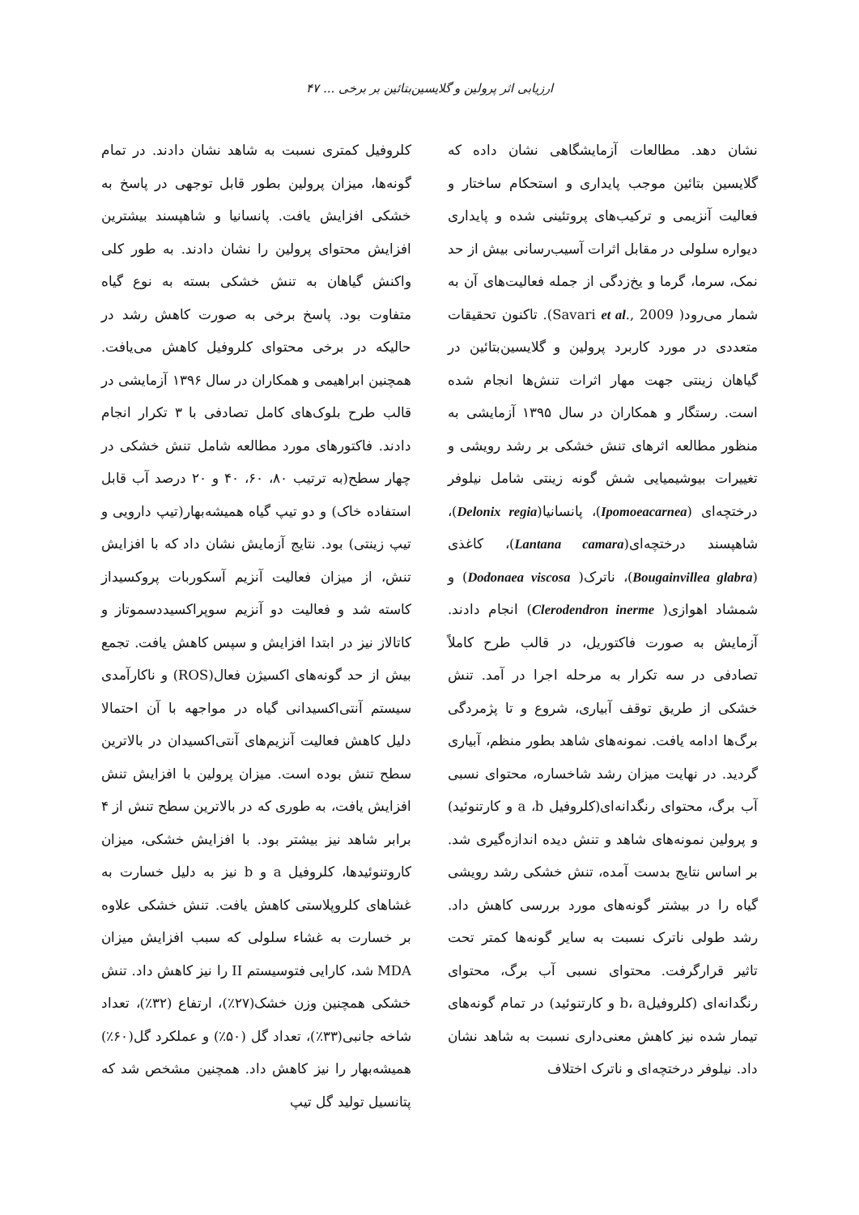ارزیابی اثر پرولین و گلایسین‌بتائین بر برخی ... ۴۷
نشان دهد. مطالعات آزمایشگاهی نشان داده که گلایسین بتائین موجب پایداری و استحکام ساختار و فعالیت آنزیمی و ترکیب‌های پروتئینی شده و پایداری دیواره سلولی در مقابل اثرات آسیب‌رسانی بیش از حد نمک، سرما، گرما و یخ‌زدگی از جمله فعالیت‌های آن به شمار می‌رود( Savari et al., 2009). تاکنون تحقیقات متعددی در مورد کاربرد پرولین و گلایسین‌بتائین در گیاهان زینتی جهت مهار اثرات تنش‌ها انجام شده است. رستگار و همکاران در سال ۱۳۹۵ آزمایشی به منظور مطالعه اثرهای تنش خشکی بر رشد رویشی و تغییرات بیوشیمیایی شش گونه زینتی شامل نیلوفر درختچه‌ای (Ipomoeacarnea)، پانسانیا(Delonix regia)، شاهپسند درختچه‌ای(Lantana camara)، کاغذی (Bougainvillea glabra)، ناترک( Dodonaea viscosa) و شمشاد اهوازی( Clerodendron inerme) انجام دادند. آزمایش به صورت فاکتوریل، در قالب طرح کاملاً تصادفی در سه تکرار به مرحله اجرا در آمد. تنش خشکی از طریق توقف آبیاری، شروع و تا پژمردگی برگ‌ها ادامه یافت. نمونه‌های شاهد بطور منظم، آبیاری گردید. در نهایت میزان رشد شاخساره، محتوای نسبی آب برگ، محتوای رنگدانه‌ای(کلروفیل a ،b و کارتنوئید) و پرولین نمونه‌های شاهد و تنش دیده اندازه‌گیری شد. بر اساس نتایج بدست آمده، تنش خشکی رشد رویشی گیاه را در بیشتر گونه‌های مورد بررسی کاهش داد. رشد طولی ناترک نسبت به سایر گونه‌ها کمتر تحت تاثیر قرارگرفت. محتوای نسبی آب برگ، محتوای رنگدانه‌ای (کلروفیلb، a و کارتنوئید) در تمام گونه‌های تیمار شده نیز کاهش معنی‌داری نسبت به شاهد نشان داد. نیلوفر درختچه‌ای و ناترک اختلاف
کلروفیل کمتری نسبت به شاهد نشان دادند. در تمام گونه‌ها، میزان پرولین بطور قابل توجهی در پاسخ به خشکی افزایش یافت. پانسانیا و شاهپسند بیشترین افزایش محتوای پرولین را نشان دادند. به طور کلی واکنش گیاهان به تنش خشکی بسته به نوع گیاه متفاوت بود. پاسخ برخی به صورت کاهش رشد در حالیکه در برخی محتوای کلروفیل کاهش می‌یافت. همچنین ابراهیمی و همکاران در سال ۱۳۹۶ آزمایشی در قالب طرح بلوک‌های کامل تصادفی با ۳ تکرار انجام دادند. فاکتورهای مورد مطالعه شامل تنش خشکی در چهار سطح(به ترتیب ۸۰، ۶۰، ۴۰ و ۲۰ درصد آب قابل استفاده خاک) و دو تیپ گیاه همیشه‌بهار(تیپ دارویی و تیپ زینتی) بود. نتایج آزمایش نشان داد که با افزایش تنش، از میزان فعالیت آنزیم آسکوربات پروکسیداز کاسته شد و فعالیت دو آنزیم سوپراکسیددسموتاز و کاتالاز نیز در ابتدا افزایش و سپس کاهش یافت. تجمع بیش از حد گونه‌های اکسیژن فعال(ROS) و ناکارآمدی سیستم آنتی‌اکسیدانی گیاه در مواجهه با آن احتمالا دلیل کاهش فعالیت آنزیم‌های آنتی‌اکسیدان در بالاترین سطح تنش بوده است. میزان پرولین با افزایش تنش افزایش یافت، به طوری که در بالاترین سطح تنش از ۴ برابر شاهد نیز بیشتر بود. با افزایش خشکی، میزان کاروتنوئیدها، کلروفیل a و b نیز به دلیل خسارت به غشاهای کلروپلاستی کاهش یافت. تنش خشکی علاوه بر خسارت به غشاء سلولی که سبب افزایش میزان MDA شد، کارایی فتوسیستم II را نیز کاهش داد. تنش خشکی همچنین وزن خشک(۲۷٪)، ارتفاع (۳۲٪)، تعداد شاخه جانبی(۳۳٪)، تعداد گل (۵۰٪) و عملکرد گل(۶۰٪) همیشه‌بهار را نیز کاهش داد. همچنین مشخص شد که پتانسیل تولید گل تیپ